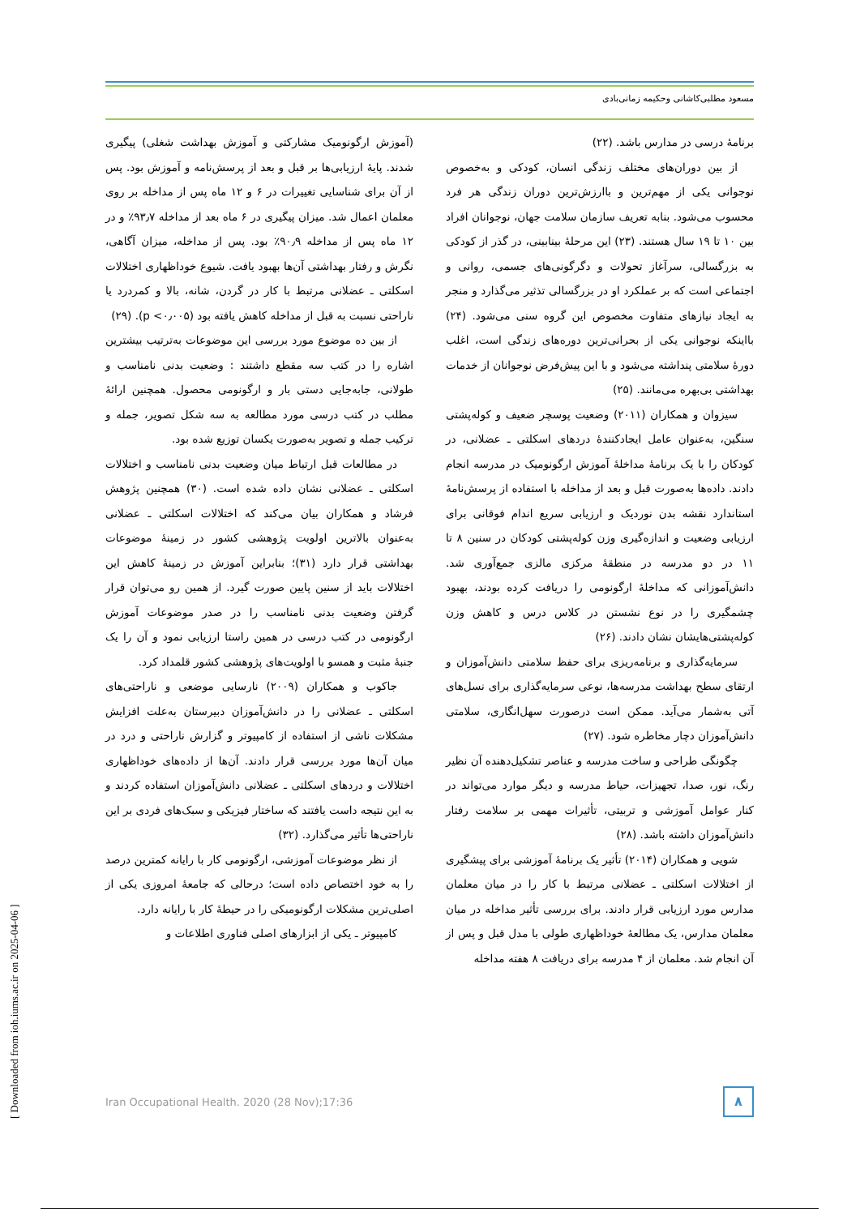مسعود مطلبی‌کاشانی وحکیمه زمانی‌بادی
برنامهٔ درسی در مدارس باشد. (۲۲)
از بین دوران‌های مختلف زندگی انسان، کودکی و به‌خصوص نوجوانی یکی از مهم‌ترین و باارزش‌ترین دوران زندگی هر فرد محسوب می‌شود. بنابه تعریف سازمان سلامت جهان، نوجوانان افراد بین ۱۰ تا ۱۹ سال هستند. (۲۳) این مرحلهٔ بینابینی، در گذر از کودکی به بزرگسالی، سرآغاز تحولات و دگرگونی‌های جسمی، روانی و اجتماعی است که بر عملکرد او در بزرگسالی تذثیر می‌گذارد و منجر به ایجاد نیازهای متفاوت مخصوص این گروه سنی می‌شود. (۲۴) بااینکه نوجوانی یکی از بحرانی‌ترین دوره‌های زندگی است، اغلب دورهٔ سلامتی پنداشته می‌شود و با این پیش‌فرض نوجوانان از خدمات بهداشتی بی‌بهره می‌مانند. (۲۵)
سیزوان و همکاران (۲۰۱۱) وضعیت پوسچر ضعیف و کوله‌پشتی سنگین، به‌عنوان عامل ایجادکنندهٔ دردهای اسکلتی ـ عضلانی، در کودکان را با یک برنامهٔ مداخلهٔ آموزش ارگونومیک در مدرسه انجام دادند. داده‌ها به‌صورت قبل و بعد از مداخله با استفاده از پرسش‌نامهٔ استاندارد نقشه بدن نوردیک و ارزیابی سریع اندام فوقانی برای ارزیابی وضعیت و اندازه‌گیری وزن کوله‌پشتی کودکان در سنین ۸ تا ۱۱ در دو مدرسه در منطقهٔ مرکزی مالزی جمع‌آوری شد. دانش‌آموزانی که مداخلهٔ ارگونومی را دریافت کرده بودند، بهبود چشمگیری را در نوع نشستن در کلاس درس و کاهش وزن کوله‌پشتی‌هایشان نشان دادند. (۲۶)
سرمایه‌گذاری و برنامه‌ریزی برای حفظ سلامتی دانش‌آموزان و ارتقای سطح بهداشت مدرسه‌ها، نوعی سرمایه‌گذاری برای نسل‌های آتی به‌شمار می‌آید. ممکن است درصورت سهل‌انگاری، سلامتی دانش‌آموزان دچار مخاطره شود. (۲۷)
چگونگی طراحی و ساخت مدرسه و عناصر تشکیل‌دهنده آن نظیر رنگ، نور، صدا، تجهیزات، حیاط مدرسه و دیگر موارد می‌تواند در کنار عوامل آموزشی و تربیتی، تأثیرات مهمی بر سلامت رفتار دانش‌آموزان داشته باشد. (۲۸)
شویی و همکاران (۲۰۱۴) تأثیر یک برنامهٔ آموزشی برای پیشگیری از اختلالات اسکلتی ـ عضلانی مرتبط با کار را در میان معلمان مدارس مورد ارزیابی قرار دادند. برای بررسی تأثیر مداخله در میان معلمان مدارس، یک مطالعهٔ خوداظهاری طولی با مدل قبل و پس از آن انجام شد. معلمان از ۴ مدرسه برای دریافت ۸ هفته مداخله
(آموزش ارگونومیک مشارکتی و آموزش بهداشت شغلی) پیگیری شدند. پایهٔ ارزیابی‌ها بر قبل و بعد از پرسش‌نامه و آموزش بود. پس از آن برای شناسایی تغییرات در ۶ و ۱۲ ماه پس از مداخله بر روی معلمان اعمال شد. میزان پیگیری در ۶ ماه بعد از مداخله ۹۳٫۷٪ و در ۱۲ ماه پس از مداخله ۹۰٫۹٪ بود. پس از مداخله، میزان آگاهی، نگرش و رفتار بهداشتی آن‌ها بهبود یافت. شیوع خوداظهاری اختلالات اسکلتی ـ عضلانی مرتبط با کار در گردن، شانه، بالا و کمردرد یا ناراحتی نسبت به قبل از مداخله کاهش یافته بود (p <۰٫۰۰۵). (۲۹)
از بین ده موضوع مورد بررسی این موضوعات به‌ترتیب بیشترین اشاره را در کتب سه مقطع داشتند : وضعیت بدنی نامناسب و طولانی، جابه‌جایی دستی بار و ارگونومی محصول. همچنین ارائهٔ مطلب در کتب درسی مورد مطالعه به سه شکل تصویر، جمله و ترکیب جمله و تصویر به‌صورت یکسان توزیع شده بود.
در مطالعات قبل ارتباط میان وضعیت بدنی نامناسب و اختلالات اسکلتی ـ عضلانی نشان داده شده است. (۳۰) همچنین پژوهش فرشاد و همکاران بیان می‌کند که اختلالات اسکلتی ـ عضلانی به‌عنوان بالاترین اولویت پژوهشی کشور در زمینهٔ موضوعات بهداشتی قرار دارد (۳۱)؛ بنابراین آموزش در زمینهٔ کاهش این اختلالات باید از سنین پایین صورت گیرد. از همین رو می‌توان قرار گرفتن وضعیت بدنی نامناسب را در صدر موضوعات آموزش ارگونومی در کتب درسی در همین راستا ارزیابی نمود و آن را یک جنبهٔ مثبت و همسو با اولویت‌های پژوهشی کشور قلمداد کرد.
جاکوب و همکاران (۲۰۰۹) نارسایی موضعی و ناراحتی‌های اسکلتی ـ عضلانی را در دانش‌آموزان دبیرستان به‌علت افزایش مشکلات ناشی از استفاده از کامپیوتر و گزارش ناراحتی و درد در میان آن‌ها مورد بررسی قرار دادند. آن‌ها از داده‌های خوداظهاری اختلالات و دردهای اسکلتی ـ عضلانی دانش‌آموزان استفاده کردند و به این نتیجه داست یافتند که ساختار فیزیکی و سبک‌های فردی بر این ناراحتی‌ها تأثیر می‌گذارد. (۳۲)
از نظر موضوعات آموزشی، ارگونومی کار با رایانه کمترین درصد را به خود اختصاص داده است؛ درحالی که جامعهٔ امروزی یکی از اصلی‌ترین مشکلات ارگونومیکی را در حیطهٔ کار با رایانه دارد.
کامپیوتر ـ یکی از ابزارهای اصلی فناوری اطلاعات و
Iran Occupational Health. 2020 (28 Nov);17:36 ۸
[ Downloaded from ioh.iums.ac.ir on 2025-04-06 ]